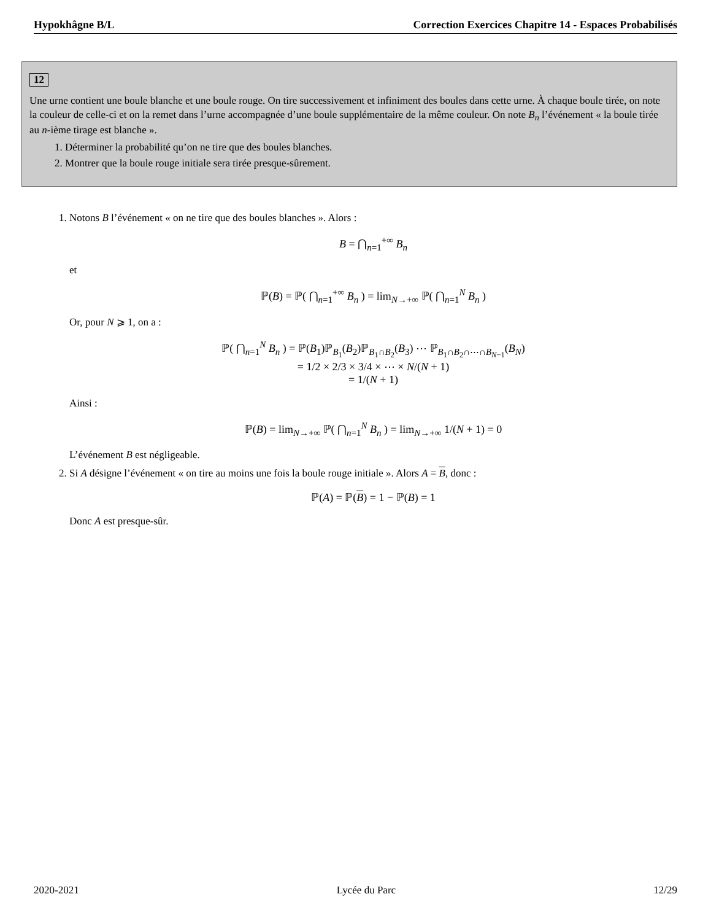Hypokhâgne B/L Correction Exercices Chapitre 14 - Espaces Probabilisés
12
Une urne contient une boule blanche et une boule rouge. On tire successivement et infiniment des boules dans cette urne. À chaque boule tirée, on note la couleur de celle-ci et on la remet dans l’urne accompagnée d’une boule supplémentaire de la même couleur. On note B<sub>n</sub> l’événement « la boule tirée au n-ième tirage est blanche ».
1. Déterminer la probabilité qu’on ne tire que des boules blanches.
2. Montrer que la boule rouge initiale sera tirée presque-sûrement.
1. Notons B l’événement « on ne tire que des boules blanches ». Alors :
B = ⋂<sub>n=1</sub><sup>+∞</sup> B<sub>n</sub>
et
ℙ(B) = ℙ( ⋂<sub>n=1</sub><sup>+∞</sup> B<sub>n</sub> ) = lim<sub>N→+∞</sub> ℙ( ⋂<sub>n=1</sub><sup>N</sup> B<sub>n</sub> )
Or, pour N ⩾ 1, on a :
ℙ( ⋂<sub>n=1</sub><sup>N</sup> B<sub>n</sub> ) = ℙ(B<sub>1</sub>)ℙ<sub>B<sub>1</sub></sub>(B<sub>2</sub>)ℙ<sub>B<sub>1</sub>∩B<sub>2</sub></sub>(B<sub>3</sub>) ⋯ ℙ<sub>B<sub>1</sub>∩B<sub>2</sub>∩⋯∩B<sub>N−1</sub></sub>(B<sub>N</sub>)
= 1/2 × 2/3 × 3/4 × ⋯ × N/(N + 1)
= 1/(N + 1)
Ainsi :
ℙ(B) = lim<sub>N→+∞</sub> ℙ( ⋂<sub>n=1</sub><sup>N</sup> B<sub>n</sub> ) = lim<sub>N→+∞</sub> 1/(N + 1) = 0
L’événement B est négligeable.
2. Si A désigne l’événement « on tire au moins une fois la boule rouge initiale ». Alors A = B, donc :
ℙ(A) = ℙ(B) = 1 − ℙ(B) = 1
Donc A est presque-sûr.
2020-2021 Lycée du Parc 12/29